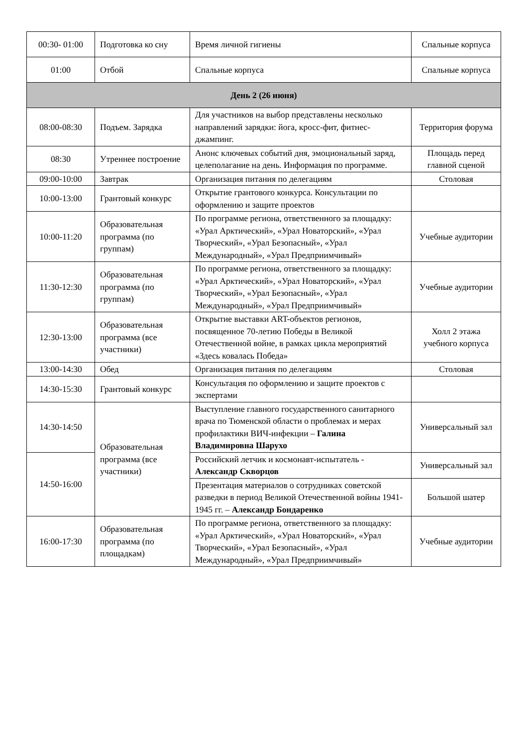| 00:30- 01:00 | Подготовка ко сну | Время личной гигиены | Спальные корпуса |
| 01:00 | Отбой | Спальные корпуса | Спальные корпуса |
| День 2 (26 июня) | | | |
| 08:00-08:30 | Подъем. Зарядка | Для участников на выбор представлены несколько направлений зарядки: йога, кросс-фит, фитнес-джампинг. | Территория форума |
| 08:30 | Утреннее построение | Анонс ключевых событий дня, эмоциональный заряд, целеполагание на день. Информация по программе. | Площадь перед главной сценой |
| 09:00-10:00 | Завтрак | Организация питания по делегациям | Столовая |
| 10:00-13:00 | Грантовый конкурс | Открытие грантового конкурса. Консультации по оформлению и защите проектов | |
| 10:00-11:20 | Образовательная программа (по группам) | По программе региона, ответственного за площадку: «Урал Арктический», «Урал Новаторский», «Урал Творческий», «Урал Безопасный», «Урал Международный», «Урал Предприимчивый» | Учебные аудитории |
| 11:30-12:30 | Образовательная программа (по группам) | По программе региона, ответственного за площадку: «Урал Арктический», «Урал Новаторский», «Урал Творческий», «Урал Безопасный», «Урал Международный», «Урал Предприимчивый» | Учебные аудитории |
| 12:30-13:00 | Образовательная программа (все участники) | Открытие выставки ART-объектов регионов, посвященное 70-летию Победы в Великой Отечественной войне, в рамках цикла мероприятий «Здесь ковалась Победа» | Холл 2 этажа учебного корпуса |
| 13:00-14:30 | Обед | Организация питания по делегациям | Столовая |
| 14:30-15:30 | Грантовый конкурс | Консультация по оформлению и защите проектов с экспертами | |
| 14:30-14:50 | Образовательная программа (все участники) | Выступление главного государственного санитарного врача по Тюменской области о проблемах и мерах профилактики ВИЧ-инфекции – Галина Владимировна Шарухо | Универсальный зал |
| 14:50-16:00 | | Российский летчик и космонавт-испытатель - Александр Скворцов | Универсальный зал |
| | | Презентация материалов о сотрудниках советской разведки в период Великой Отечественной войны 1941-1945 гг. – Александр Бондаренко | Большой шатер |
| 16:00-17:30 | Образовательная программа (по площадкам) | По программе региона, ответственного за площадку: «Урал Арктический», «Урал Новаторский», «Урал Творческий», «Урал Безопасный», «Урал Международный», «Урал Предприимчивый» | Учебные аудитории |